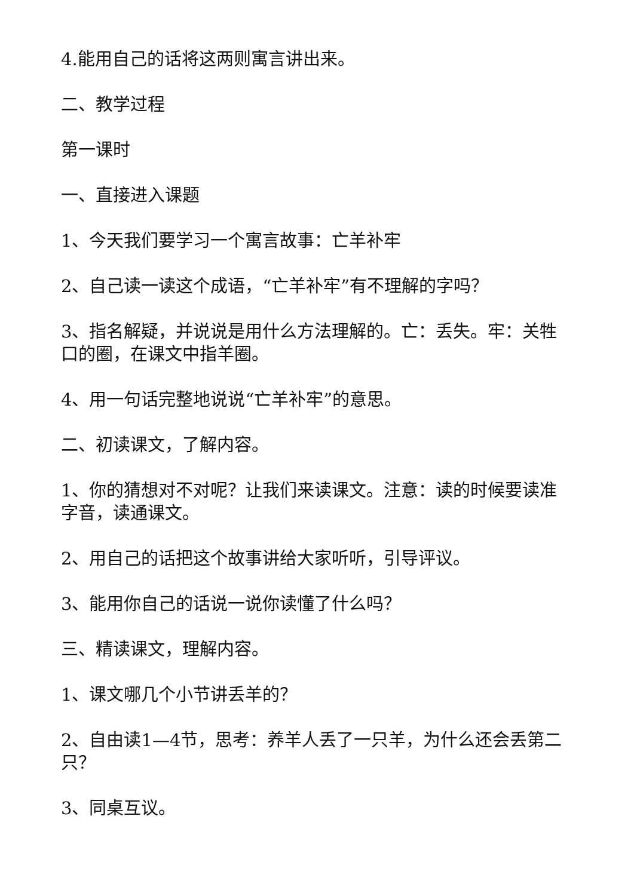4.能用自己的话将这两则寓言讲出来。
二、教学过程
第一课时
一、直接进入课题
1、今天我们要学习一个寓言故事：亡羊补牢
2、自己读一读这个成语，“亡羊补牢”有不理解的字吗？
3、指名解疑，并说说是用什么方法理解的。亡：丢失。牢：关牲口的圈，在课文中指羊圈。
4、用一句话完整地说说“亡羊补牢”的意思。
二、初读课文，了解内容。
1、你的猜想对不对呢？让我们来读课文。注意：读的时候要读准字音，读通课文。
2、用自己的话把这个故事讲给大家听听，引导评议。
3、能用你自己的话说一说你读懂了什么吗？
三、精读课文，理解内容。
1、课文哪几个小节讲丢羊的？
2、自由读1—4节，思考：养羊人丢了一只羊，为什么还会丢第二只？
3、同桌互议。